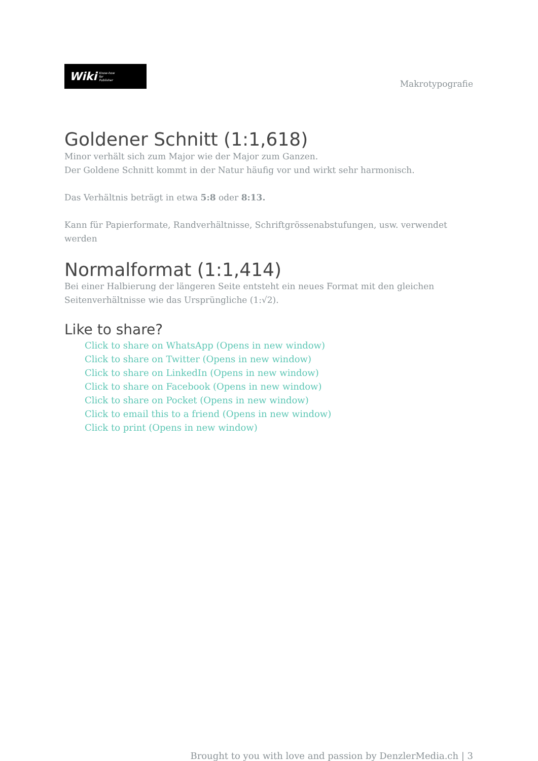Wiki Know-how
for
Publisher
Makrotypografie
Goldener Schnitt (1:1,618)
Minor verhält sich zum Major wie der Major zum Ganzen.
Der Goldene Schnitt kommt in der Natur häufig vor und wirkt sehr harmonisch.
Das Verhältnis beträgt in etwa 5:8 oder 8:13.
Kann für Papierformate, Randverhältnisse, Schriftgrössenabstufungen, usw. verwendet werden
Normalformat (1:1,414)
Bei einer Halbierung der längeren Seite entsteht ein neues Format mit den gleichen Seitenverhältnisse wie das Ursprüngliche (1:√2).
Like to share?
Click to share on WhatsApp (Opens in new window)
Click to share on Twitter (Opens in new window)
Click to share on LinkedIn (Opens in new window)
Click to share on Facebook (Opens in new window)
Click to share on Pocket (Opens in new window)
Click to email this to a friend (Opens in new window)
Click to print (Opens in new window)
Brought to you with love and passion by DenzlerMedia.ch | 3